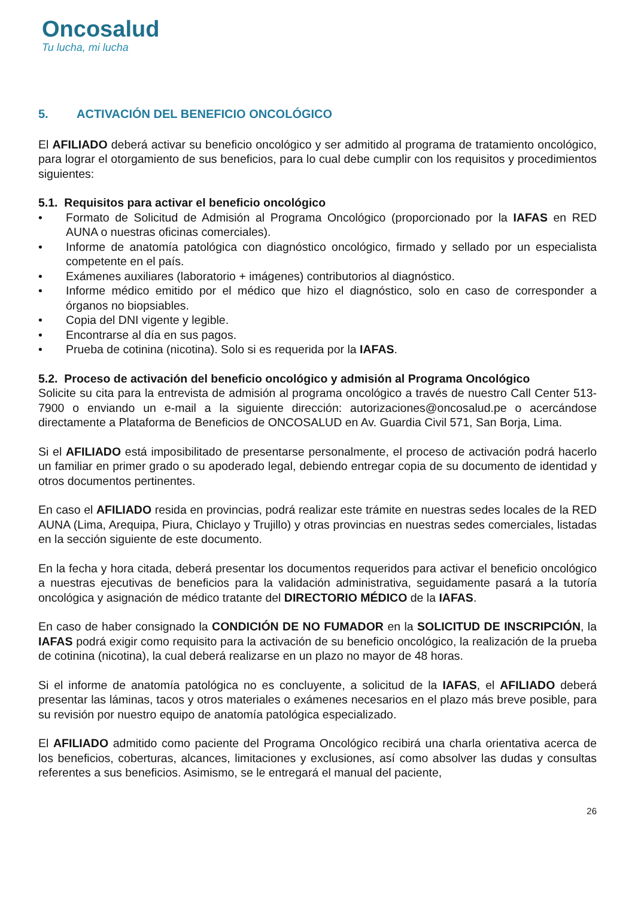Oncosalud
Tu lucha, mi lucha
5. ACTIVACIÓN DEL BENEFICIO ONCOLÓGICO
El AFILIADO deberá activar su beneficio oncológico y ser admitido al programa de tratamiento oncológico, para lograr el otorgamiento de sus beneficios, para lo cual debe cumplir con los requisitos y procedimientos siguientes:
5.1. Requisitos para activar el beneficio oncológico
• Formato de Solicitud de Admisión al Programa Oncológico (proporcionado por la IAFAS en RED AUNA o nuestras oficinas comerciales).
• Informe de anatomía patológica con diagnóstico oncológico, firmado y sellado por un especialista competente en el país.
• Exámenes auxiliares (laboratorio + imágenes) contributorios al diagnóstico.
• Informe médico emitido por el médico que hizo el diagnóstico, solo en caso de corresponder a órganos no biopsiables.
• Copia del DNI vigente y legible.
• Encontrarse al día en sus pagos.
• Prueba de cotinina (nicotina). Solo si es requerida por la IAFAS.
5.2. Proceso de activación del beneficio oncológico y admisión al Programa Oncológico
Solicite su cita para la entrevista de admisión al programa oncológico a través de nuestro Call Center 513-7900 o enviando un e-mail a la siguiente dirección: autorizaciones@oncosalud.pe o acercándose directamente a Plataforma de Beneficios de ONCOSALUD en Av. Guardia Civil 571, San Borja, Lima.
Si el AFILIADO está imposibilitado de presentarse personalmente, el proceso de activación podrá hacerlo un familiar en primer grado o su apoderado legal, debiendo entregar copia de su documento de identidad y otros documentos pertinentes.
En caso el AFILIADO resida en provincias, podrá realizar este trámite en nuestras sedes locales de la RED AUNA (Lima, Arequipa, Piura, Chiclayo y Trujillo) y otras provincias en nuestras sedes comerciales, listadas en la sección siguiente de este documento.
En la fecha y hora citada, deberá presentar los documentos requeridos para activar el beneficio oncológico a nuestras ejecutivas de beneficios para la validación administrativa, seguidamente pasará a la tutoría oncológica y asignación de médico tratante del DIRECTORIO MÉDICO de la IAFAS.
En caso de haber consignado la CONDICIÓN DE NO FUMADOR en la SOLICITUD DE INSCRIPCIÓN, la IAFAS podrá exigir como requisito para la activación de su beneficio oncológico, la realización de la prueba de cotinina (nicotina), la cual deberá realizarse en un plazo no mayor de 48 horas.
Si el informe de anatomía patológica no es concluyente, a solicitud de la IAFAS, el AFILIADO deberá presentar las láminas, tacos y otros materiales o exámenes necesarios en el plazo más breve posible, para su revisión por nuestro equipo de anatomía patológica especializado.
El AFILIADO admitido como paciente del Programa Oncológico recibirá una charla orientativa acerca de los beneficios, coberturas, alcances, limitaciones y exclusiones, así como absolver las dudas y consultas referentes a sus beneficios. Asimismo, se le entregará el manual del paciente,
26